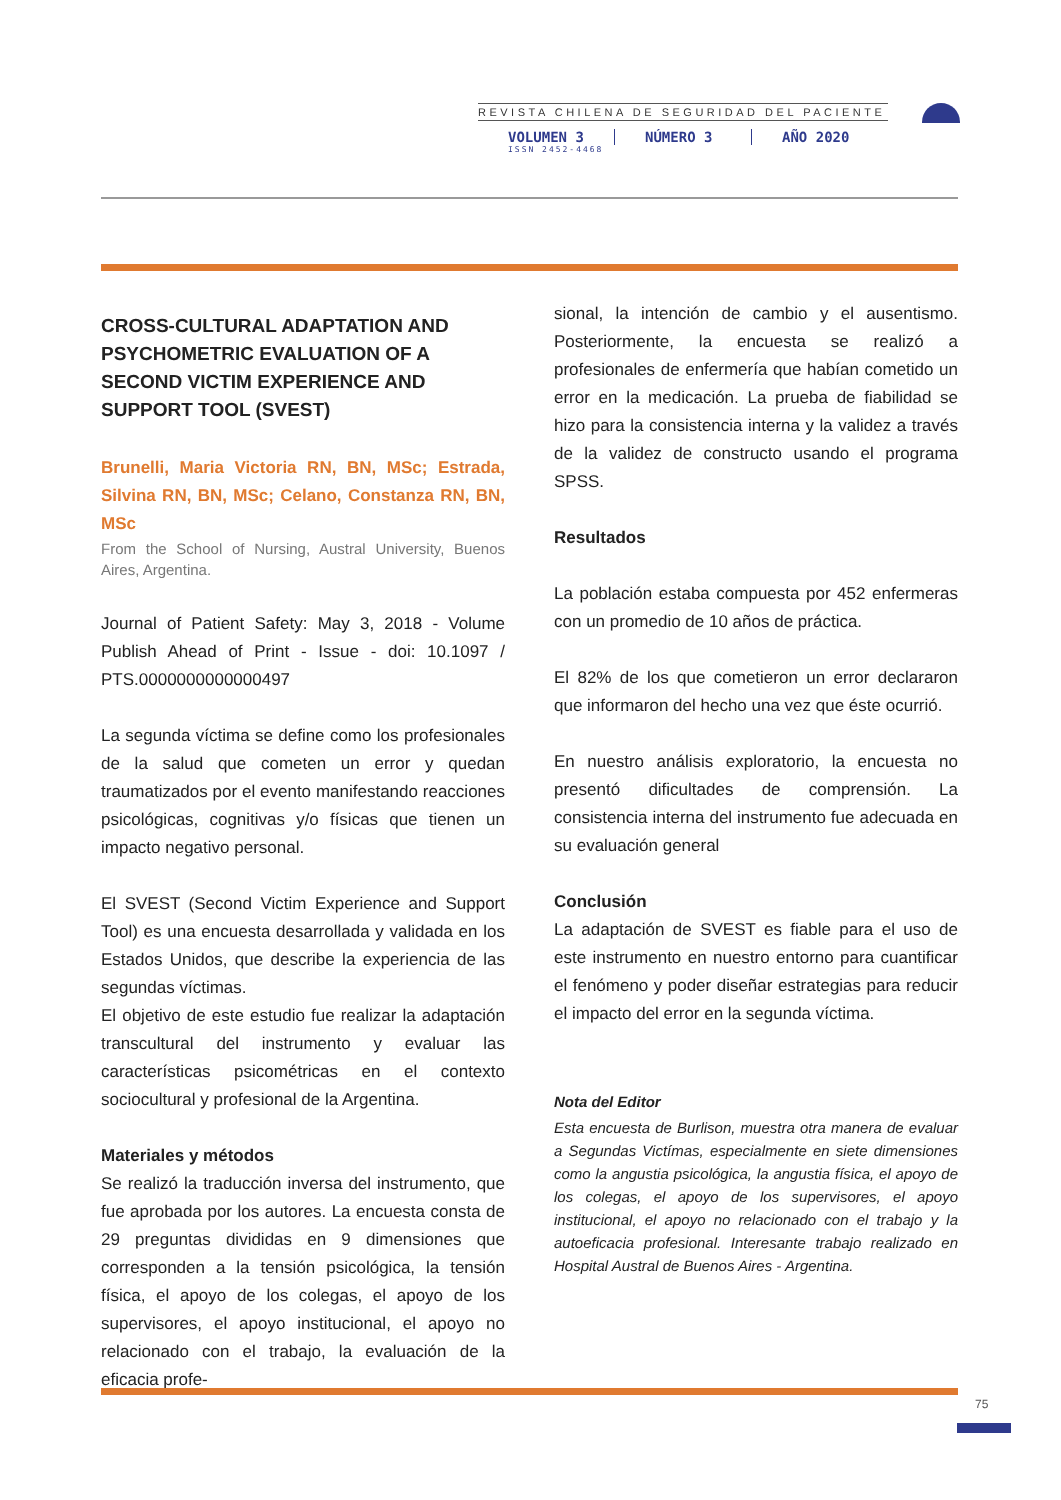REVISTA CHILENA DE SEGURIDAD DEL PACIENTE
VOLUMEN 3 NÚMERO 3 AÑO 2020
ISSN 2452-4468
CROSS-CULTURAL ADAPTATION AND PSYCHOMETRIC EVALUATION OF A SECOND VICTIM EXPERIENCE AND SUPPORT TOOL (SVEST)
Brunelli, Maria Victoria RN, BN, MSc; Estrada, Silvina RN, BN, MSc; Celano, Constanza RN, BN, MSc
From the School of Nursing, Austral University, Buenos Aires, Argentina.
Journal of Patient Safety: May 3, 2018 - Volume Publish Ahead of Print - Issue - doi: 10.1097 / PTS.0000000000000497
La segunda víctima se define como los profesionales de la salud que cometen un error y quedan traumatizados por el evento manifestando reacciones psicológicas, cognitivas y/o físicas que tienen un impacto negativo personal.
El SVEST (Second Victim Experience and Support Tool) es una encuesta desarrollada y validada en los Estados Unidos, que describe la experiencia de las segundas víctimas.
El objetivo de este estudio fue realizar la adaptación transcultural del instrumento y evaluar las características psicométricas en el contexto sociocultural y profesional de la Argentina.
Materiales y métodos
Se realizó la traducción inversa del instrumento, que fue aprobada por los autores. La encuesta consta de 29 preguntas divididas en 9 dimensiones que corresponden a la tensión psicológica, la tensión física, el apoyo de los colegas, el apoyo de los supervisores, el apoyo institucional, el apoyo no relacionado con el trabajo, la evaluación de la eficacia profe-
sional, la intención de cambio y el ausentismo. Posteriormente, la encuesta se realizó a profesionales de enfermería que habían cometido un error en la medicación. La prueba de fiabilidad se hizo para la consistencia interna y la validez a través de la validez de constructo usando el programa SPSS.
Resultados
La población estaba compuesta por 452 enfermeras con un promedio de 10 años de práctica.
El 82% de los que cometieron un error declararon que informaron del hecho una vez que éste ocurrió.
En nuestro análisis exploratorio, la encuesta no presentó dificultades de comprensión. La consistencia interna del instrumento fue adecuada en su evaluación general
Conclusión
La adaptación de SVEST es fiable para el uso de este instrumento en nuestro entorno para cuantificar el fenómeno y poder diseñar estrategias para reducir el impacto del error en la segunda víctima.
Nota del Editor
Esta encuesta de Burlison, muestra otra manera de evaluar a Segundas Victímas, especialmente en siete dimensiones como la angustia psicológica, la angustia física, el apoyo de los colegas, el apoyo de los supervisores, el apoyo institucional, el apoyo no relacionado con el trabajo y la autoeficacia profesional. Interesante trabajo realizado en Hospital Austral de Buenos Aires - Argentina.
75